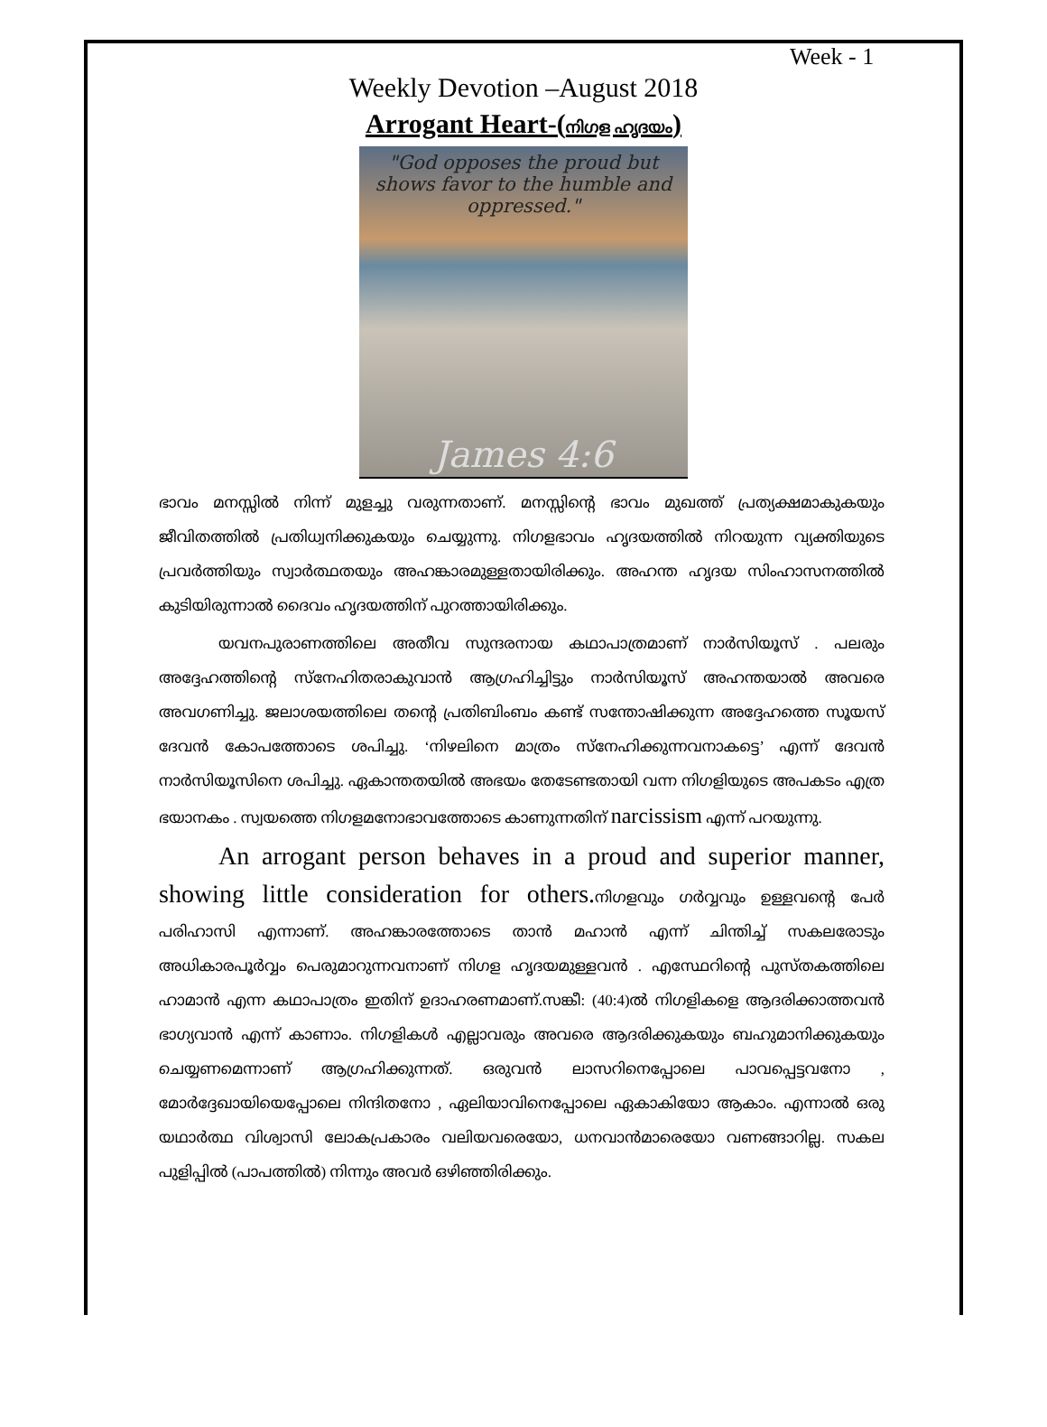Week - 1
Weekly Devotion –August 2018
Arrogant Heart-(നിഗള ഹൃദയം)
"God opposes the proud but shows favor to the humble and oppressed."
James 4:6
ഭാവം മനസ്സിൽ നിന്ന് മുളച്ചു വരുന്നതാണ്. മനസ്സിന്റെ ഭാവം മുഖത്ത് പ്രത്യക്ഷമാകുകയും ജീവിതത്തിൽ പ്രതിധ്വനിക്കുകയും ചെയ്യുന്നു. നിഗളഭാവം ഹൃദയത്തിൽ നിറയുന്ന വ്യക്തിയുടെ പ്രവർത്തിയും സ്വാർത്ഥതയും അഹങ്കാരമുള്ളതായിരിക്കും. അഹന്ത ഹൃദയ സിംഹാസനത്തിൽ കുടിയിരുന്നാൽ ദൈവം ഹൃദയത്തിന് പുറത്തായിരിക്കും.
യവനപുരാണത്തിലെ അതീവ സുന്ദരനായ കഥാപാത്രമാണ് നാർസിയൂസ് . പലരും അദ്ദേഹത്തിന്റെ സ്നേഹിതരാകുവാൻ ആഗ്രഹിച്ചിട്ടും നാർസിയൂസ് അഹന്തയാൽ അവരെ അവഗണിച്ചു. ജലാശയത്തിലെ തന്റെ പ്രതിബിംബം കണ്ട് സന്തോഷിക്കുന്ന അദ്ദേഹത്തെ സൂയസ് ദേവൻ കോപത്തോടെ ശപിച്ചു. ‘നിഴലിനെ മാത്രം സ്നേഹിക്കുന്നവനാകട്ടെ’ എന്ന് ദേവൻ നാർസിയൂസിനെ ശപിച്ചു. ഏകാന്തതയിൽ അഭയം തേടേണ്ടതായി വന്ന നിഗളിയുടെ അപകടം എത്ര ഭയാനകം . സ്വയത്തെ നിഗളമനോഭാവത്തോടെ കാണുന്നതിന് narcissism എന്ന് പറയുന്നു.
An arrogant person behaves in a proud and superior manner, showing little consideration for others. നിഗളവും ഗർവ്വവും ഉള്ളവന്റെ പേർ പരിഹാസി എന്നാണ്. അഹങ്കാരത്തോടെ താൻ മഹാൻ എന്ന് ചിന്തിച്ച് സകലരോടും അധികാരപൂർവ്വം പെരുമാറുന്നവനാണ് നിഗള ഹൃദയമുള്ളവൻ . എസ്ഥേറിന്റെ പുസ്തകത്തിലെ ഹാമാൻ എന്ന കഥാപാത്രം ഇതിന് ഉദാഹരണമാണ്.സങ്കീ: (40:4)ൽ നിഗളികളെ ആദരിക്കാത്തവൻ ഭാഗ്യവാൻ എന്ന് കാണാം. നിഗളികൾ എല്ലാവരും അവരെ ആദരിക്കുകയും ബഹുമാനിക്കുകയും ചെയ്യണമെന്നാണ് ആഗ്രഹിക്കുന്നത്. ഒരുവൻ ലാസറിനെപ്പോലെ പാവപ്പെട്ടവനോ , മോർദ്ദേഖായിയെപ്പോലെ നിന്ദിതനോ , ഏലിയാവിനെപ്പോലെ ഏകാകിയോ ആകാം. എന്നാൽ ഒരു യഥാർത്ഥ വിശ്വാസി ലോകപ്രകാരം വലിയവരെയോ, ധനവാൻമാരെയോ വണങ്ങാറില്ല. സകല പുളിപ്പിൽ (പാപത്തിൽ) നിന്നും അവർ ഒഴിഞ്ഞിരിക്കും.